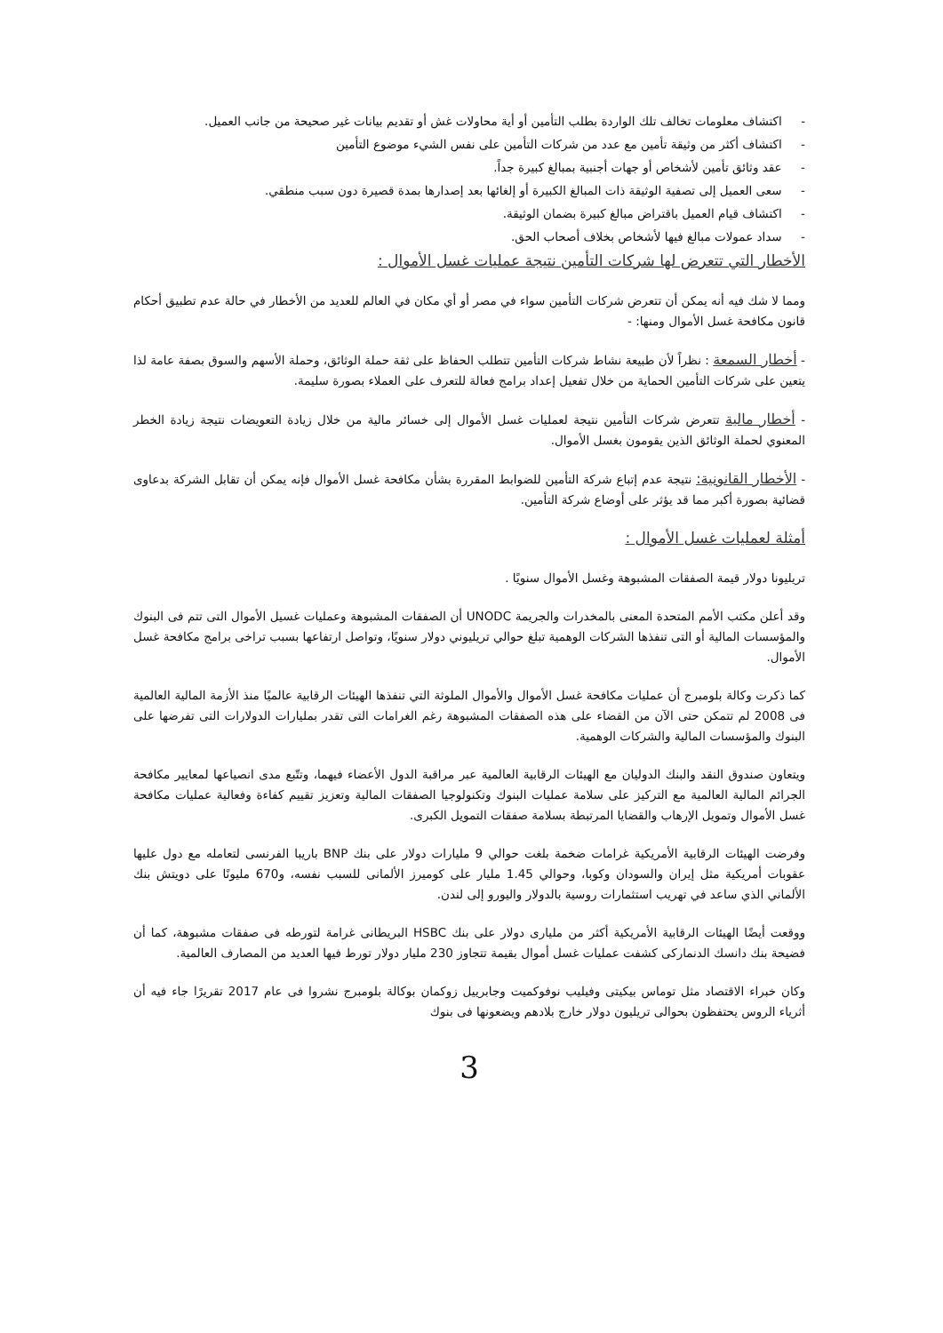- اكتشاف معلومات تخالف تلك الواردة بطلب التأمين أو أية محاولات غش أو تقديم بيانات غير صحيحة من جانب العميل.
- اكتشاف أكثر من وثيقة تأمين مع عدد من شركات التأمين على نفس الشيء موضوع التأمين
- عقد وثائق تأمين لأشخاص أو جهات أجنبية بمبالغ كبيرة جداً.
- سعى العميل إلى تصفية الوثيقة ذات المبالغ الكبيرة أو إلغائها بعد إصدارها بمدة قصيرة دون سبب منطقي.
- اكتشاف قيام العميل باقتراض مبالغ كبيرة بضمان الوثيقة.
- سداد عمولات مبالغ فيها لأشخاص بخلاف أصحاب الحق.
الأخطار التي تتعرض لها شركات التأمين نتيجة عمليات غسل الأموال :
ومما لا شك فيه أنه يمكن أن تتعرض شركات التأمين سواء في مصر أو أي مكان في العالم للعديد من الأخطار في حالة عدم تطبيق أحكام قانون مكافحة غسل الأموال ومنها: -
- أخطار السمعة : نظراً لأن طبيعة نشاط شركات التأمين تتطلب الحفاظ على ثقة حملة الوثائق، وحملة الأسهم والسوق بصفة عامة لذا يتعين على شركات التأمين الحماية من خلال تفعيل إعداد برامج فعالة للتعرف على العملاء بصورة سليمة.
- أخطار مالية تتعرض شركات التأمين نتيجة لعمليات غسل الأموال إلى خسائر مالية من خلال زيادة التعويضات نتيجة زيادة الخطر المعنوي لحملة الوثائق الذين يقومون بغسل الأموال.
- الأخطار القانونية: نتيجة عدم إتباع شركة التأمين للضوابط المقررة بشأن مكافحة غسل الأموال فإنه يمكن أن تقابل الشركة بدعاوى قضائية بصورة أكبر مما قد يؤثر على أوضاع شركة التأمين.
أمثلة لعمليات غسل الأموال :
تريليونا دولار قيمة الصفقات المشبوهة وغسل الأموال سنويًا .
وقد أعلن مكتب الأمم المتحدة المعنى بالمخدرات والجريمة UNODC أن الصفقات المشبوهة وعمليات غسيل الأموال التى تتم فى البنوك والمؤسسات المالية أو التى تنفذها الشركات الوهمية تبلغ حوالي تريليوني دولار سنويًا، وتواصل ارتفاعها بسبب تراخى برامج مكافحة غسل الأموال.
كما ذكرت وكالة بلومبرج أن عمليات مكافحة غسل الأموال والأموال الملوثة التي تنفذها الهيئات الرقابية عالميًا منذ الأزمة المالية العالمية فى 2008 لم تتمكن حتى الآن من القضاء على هذه الصفقات المشبوهة رغم الغرامات التى تقدر بمليارات الدولارات التى تفرضها على البنوك والمؤسسات المالية والشركات الوهمية.
ويتعاون صندوق النقد والبنك الدوليان مع الهيئات الرقابية العالمية عبر مراقبة الدول الأعضاء فيهما، وتتّبع مدى انصياعها لمعايير مكافحة الجرائم المالية العالمية مع التركيز على سلامة عمليات البنوك وتكنولوجيا الصفقات المالية وتعزيز تقييم كفاءة وفعالية عمليات مكافحة غسل الأموال وتمويل الإرهاب والقضايا المرتبطة بسلامة صفقات التمويل الكبرى.
وفرضت الهيئات الرقابية الأمريكية غرامات ضخمة بلغت حوالي 9 مليارات دولار على بنك BNP باريبا الفرنسى لتعامله مع دول عليها عقوبات أمريكية مثل إيران والسودان وكوبا، وحوالي 1.45 مليار على كوميرز الألمانى للسبب نفسه، و670 مليونًا على دويتش بنك الألماني الذي ساعد في تهريب استثمارات روسية بالدولار واليورو إلى لندن.
ووقعت أيضًا الهيئات الرقابية الأمريكية أكثر من مليارى دولار على بنك HSBC البريطانى غرامة لتورطه فى صفقات مشبوهة، كما أن فضيحة بنك دانسك الدنماركى كشفت عمليات غسل أموال بقيمة تتجاوز 230 مليار دولار تورط فيها العديد من المصارف العالمية.
وكان خبراء الاقتصاد مثل توماس بيكيتى وفيليب نوفوكميت وجابرييل زوكمان بوكالة بلومبرج نشروا فى عام 2017 تقريرًا جاء فيه أن أثرياء الروس يحتفظون بحوالى تريليون دولار خارج بلادهم ويضعونها فى بنوك
3